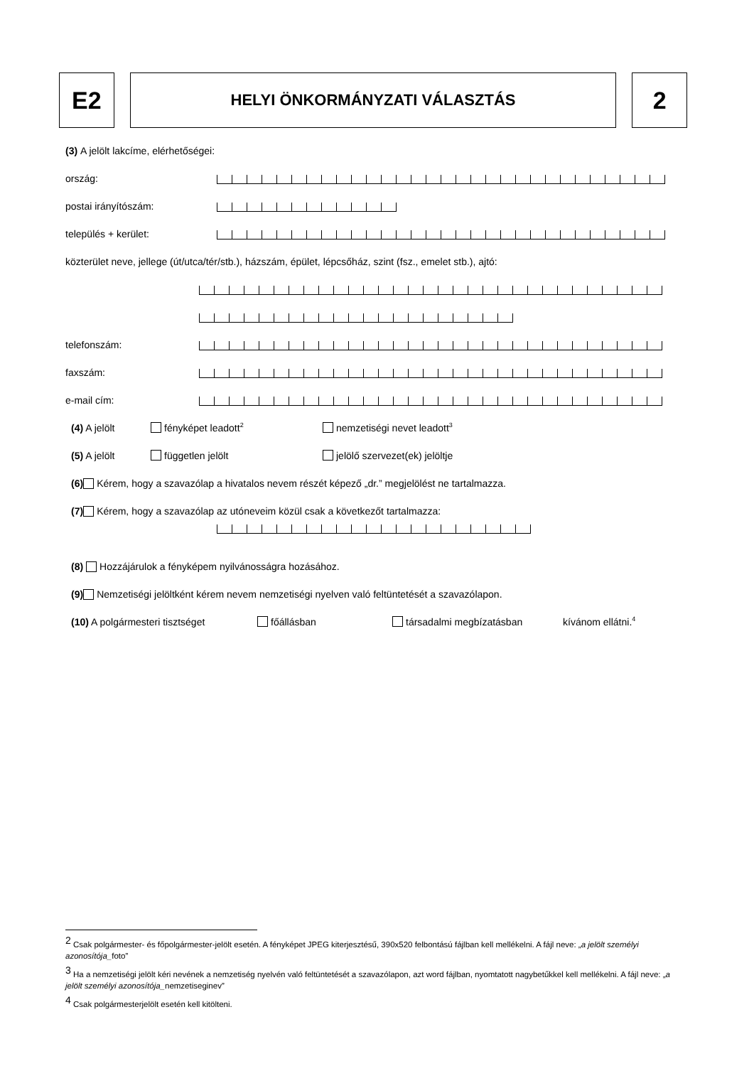E2
HELYI ÖNKORMÁNYZATI VÁLASZTÁS
2
(3) A jelölt lakcíme, elérhetőségei:
ország:
postai irányítószám:
település + kerület:
közterület neve, jellege (út/utca/tér/stb.), házszám, épület, lépcsőház, szint (fsz., emelet stb.), ajtó:
telefonszám:
faxszám:
e-mail cím:
(4) A jelölt fényképet leadott<sup>2</sup> nemzetiségi nevet leadott<sup>3</sup>
(5) A jelölt független jelölt jelölő szervezet(ek) jelöltje
(6) Kérem, hogy a szavazólap a hivatalos nevem részét képező „dr.” megjelölést ne tartalmazza.
(7) Kérem, hogy a szavazólap az utóneveim közül csak a következőt tartalmazza:
(8) Hozzájárulok a fényképem nyilvánosságra hozásához.
(9) Nemzetiségi jelöltként kérem nevem nemzetiségi nyelven való feltüntetését a szavazólapon.
(10) A polgármesteri tisztséget főállásban társadalmi megbízatásban kívánom ellátni.<sup>4</sup>
<sup>2</sup> Csak polgármester- és főpolgármester-jelölt esetén. A fényképet JPEG kiterjesztésű, 390x520 felbontású fájlban kell mellékelni. A fájl neve: „a jelölt személyi azonosítója_foto”
<sup>3</sup> Ha a nemzetiségi jelölt kéri nevének a nemzetiség nyelvén való feltüntetését a szavazólapon, azt word fájlban, nyomtatott nagybetűkkel kell mellékelni. A fájl neve: „a jelölt személyi azonosítója_nemzetiseginev”
<sup>4</sup> Csak polgármesterjelölt esetén kell kitölteni.